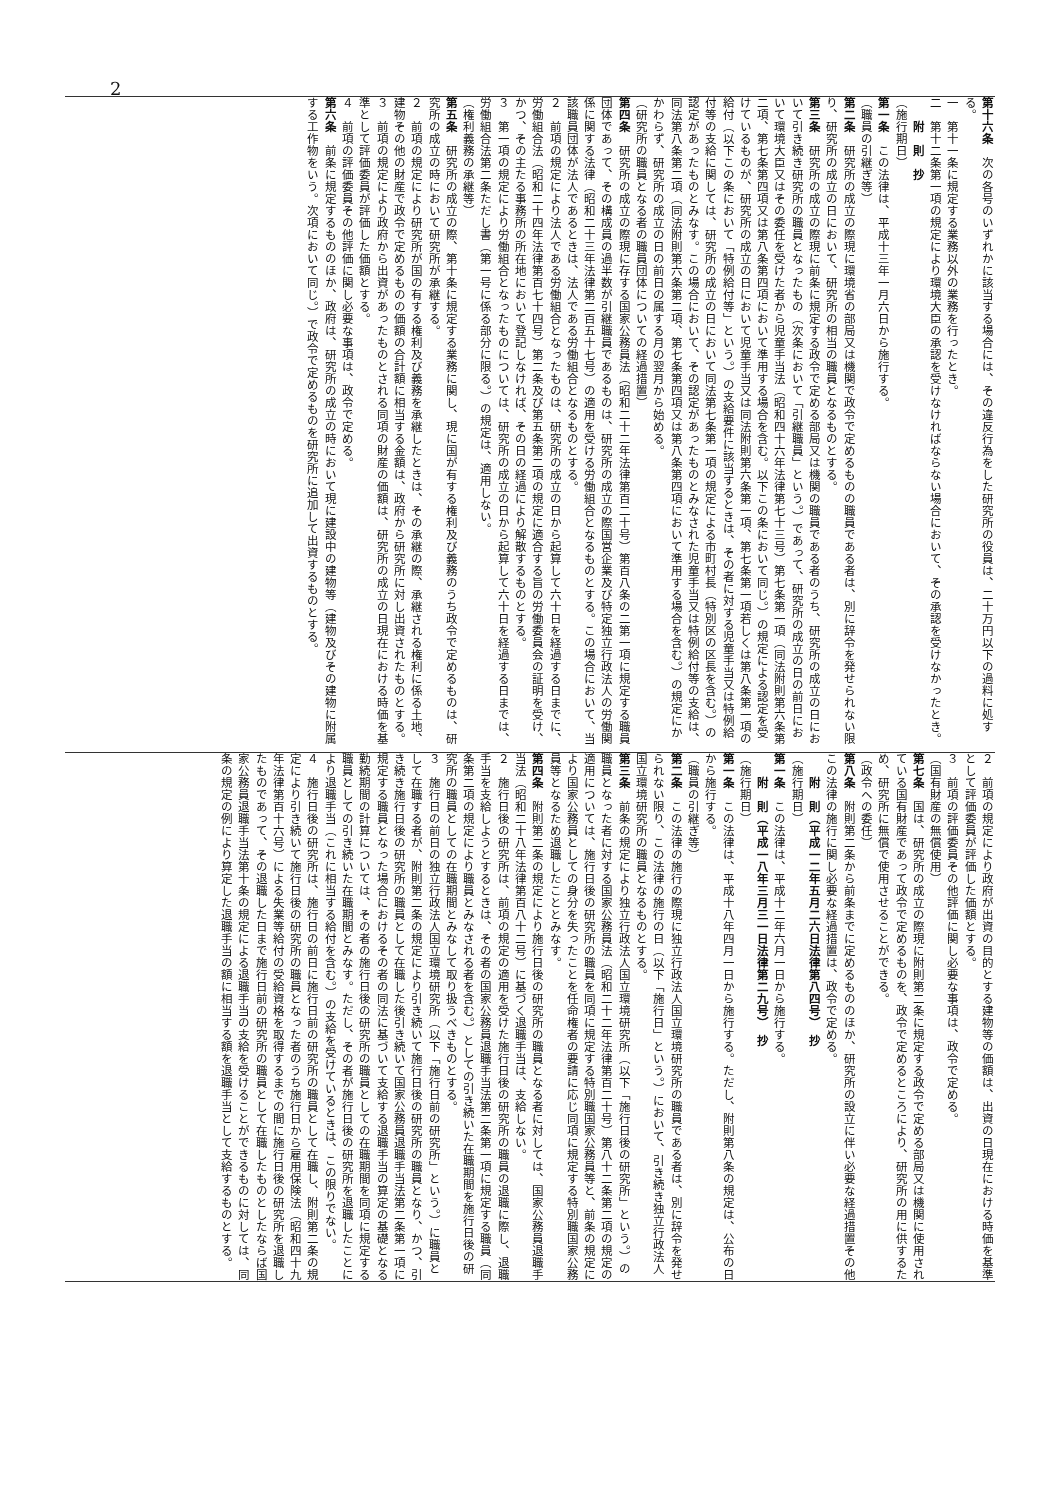2
第十六条　次の各号のいずれかに該当する場合には、その違反行為をした研究所の役員は、二十万円以下の過料に処する。
一　第十一条に規定する業務以外の業務を行ったとき。
二　第十二条第一項の規定により環境大臣の承認を受けなければならない場合において、その承認を受けなかったとき。
　　附　則　抄
（施行期日）
第一条　この法律は、平成十三年一月六日から施行する。
（職員の引継ぎ等）
第二条　研究所の成立の際現に環境省の部局又は機関で政令で定めるものの職員である者は、別に辞令を発せられない限り、研究所の成立の日において、研究所の相当の職員となるものとする。
第三条　研究所の成立の際現に前条に規定する政令で定める部局又は機関の職員である者のうち、研究所の成立の日において引き続き研究所の職員となったもの（次条において「引継職員」という。）であって、研究所の成立の日の前日において環境大臣又はその委任を受けた者から児童手当法（昭和四十六年法律第七十三号）第七条第一項（同法附則第六条第二項、第七条第四項又は第八条第四項において準用する場合を含む。以下この条において同じ。）の規定による認定を受けているものが、研究所の成立の日において児童手当又は同法附則第六条第一項、第七条第一項若しくは第八条第一項の給付（以下この条において「特例給付等」という。）の支給要件に該当するときは、その者に対する児童手当又は特例給付等の支給に関しては、研究所の成立の日において同法第七条第一項の規定による市町村長（特別区の区長を含む。）の認定があったものとみなす。この場合において、その認定があったものとみなされた児童手当又は特例給付等の支給は、同法第八条第二項（同法附則第六条第二項、第七条第四項又は第八条第四項において準用する場合を含む。）の規定にかかわらず、研究所の成立の日の前日の属する月の翌月から始める。
（研究所の職員となる者の職員団体についての経過措置）
第四条　研究所の成立の際現に存する国家公務員法（昭和二十二年法律第百二十号）第百八条の二第一項に規定する職員団体であって、その構成員の過半数が引継職員であるものは、研究所の成立の際国営企業及び特定独立行政法人の労働関係に関する法律（昭和二十三年法律第二百五十七号）の適用を受ける労働組合となるものとする。この場合において、当該職員団体が法人であるときは、法人である労働組合となるものとする。
２　前項の規定により法人である労働組合となったものは、研究所の成立の日から起算して六十日を経過する日までに、労働組合法（昭和二十四年法律第百七十四号）第二条及び第五条第二項の規定に適合する旨の労働委員会の証明を受け、かつ、その主たる事務所の所在地において登記しなければ、その日の経過により解散するものとする。
３　第一項の規定により労働組合となったものについては、研究所の成立の日から起算して六十日を経過する日までは、労働組合法第二条ただし書（第一号に係る部分に限る。）の規定は、適用しない。
（権利義務の承継等）
第五条　研究所の成立の際、第十条に規定する業務に関し、現に国が有する権利及び義務のうち政令で定めるものは、研究所の成立の時において研究所が承継する。
２　前項の規定により研究所が国の有する権利及び義務を承継したときは、その承継の際、承継される権利に係る土地、建物その他の財産で政令で定めるものの価額の合計額に相当する金額は、政府から研究所に対し出資されたものとする。
３　前項の規定により政府から出資があったものとされる同項の財産の価額は、研究所の成立の日現在における時価を基準として評価委員が評価した価額とする。
４　前項の評価委員その他評価に関し必要な事項は、政令で定める。
第六条　前条に規定するもののほか、政府は、研究所の成立の時において現に建設中の建物等（建物及びその建物に附属する工作物をいう。次項において同じ。）で政令で定めるものを研究所に追加して出資するものとする。
２　前項の規定により政府が出資の目的とする建物等の価額は、出資の日現在における時価を基準として評価委員が評価した価額とする。
３　前項の評価委員その他評価に関し必要な事項は、政令で定める。
（国有財産の無償使用）
第七条　国は、研究所の成立の際現に附則第二条に規定する政令で定める部局又は機関に使用されている国有財産であって政令で定めるものを、政令で定めるところにより、研究所の用に供するため、研究所に無償で使用させることができる。
（政令への委任）
第八条　附則第二条から前条までに定めるもののほか、研究所の設立に伴い必要な経過措置その他この法律の施行に関し必要な経過措置は、政令で定める。
　　附　則（平成一二年五月二六日法律第八四号）　抄
（施行期日）
第一条　この法律は、平成十二年六月一日から施行する。
　　附　則（平成一八年三月三一日法律第二九号）　抄
（施行期日）
第一条　この法律は、平成十八年四月一日から施行する。ただし、附則第八条の規定は、公布の日から施行する。
（職員の引継ぎ等）
第二条　この法律の施行の際現に独立行政法人国立環境研究所の職員である者は、別に辞令を発せられない限り、この法律の施行の日（以下「施行日」という。）において、引き続き独立行政法人国立環境研究所の職員となるものとする。
第三条　前条の規定により独立行政法人国立環境研究所（以下「施行日後の研究所」という。）の職員となった者に対する国家公務員法（昭和二十二年法律第百二十号）第八十二条第二項の規定の適用については、施行日後の研究所の職員を同項に規定する特別職国家公務員等と、前条の規定により国家公務員としての身分を失ったことを任命権者の要請に応じ同項に規定する特別職国家公務員等となるため退職したこととみなす。
第四条　附則第二条の規定により施行日後の研究所の職員となる者に対しては、国家公務員退職手当法（昭和二十八年法律第百八十二号）に基づく退職手当は、支給しない。
２　施行日後の研究所は、前項の規定の適用を受けた施行日後の研究所の職員の退職に際し、退職手当を支給しようとするときは、その者の国家公務員退職手当法第二条第一項に規定する職員（同条第二項の規定により職員とみなされる者を含む。）としての引き続いた在職期間を施行日後の研究所の職員としての在職期間とみなして取り扱うべきものとする。
３　施行日の前日の独立行政法人国立環境研究所（以下「施行日前の研究所」という。）に職員として在職する者が、附則第二条の規定により引き続いて施行日後の研究所の職員となり、かつ、引き続き施行日後の研究所の職員として在職した後引き続いて国家公務員退職手当法第二条第一項に規定する職員となった場合におけるその者の同法に基づいて支給する退職手当の算定の基礎となる勤続期間の計算については、その者の施行日後の研究所の職員としての在職期間を同項に規定する職員としての引き続いた在職期間とみなす。ただし、その者が施行日後の研究所を退職したことにより退職手当（これに相当する給付を含む。）の支給を受けているときは、この限りでない。
４　施行日後の研究所は、施行日の前日に施行日前の研究所の職員として在職し、附則第二条の規定により引き続いて施行日後の研究所の職員となった者のうち施行日から雇用保険法（昭和四十九年法律第百十六号）による失業等給付の受給資格を取得するまでの間に施行日後の研究所を退職したものであって、その退職した日まで施行日前の研究所の職員として在職したものとしたならば国家公務員退職手当法第十条の規定による退職手当の支給を受けることができるものに対しては、同条の規定の例により算定した退職手当の額に相当する額を退職手当として支給するものとする。